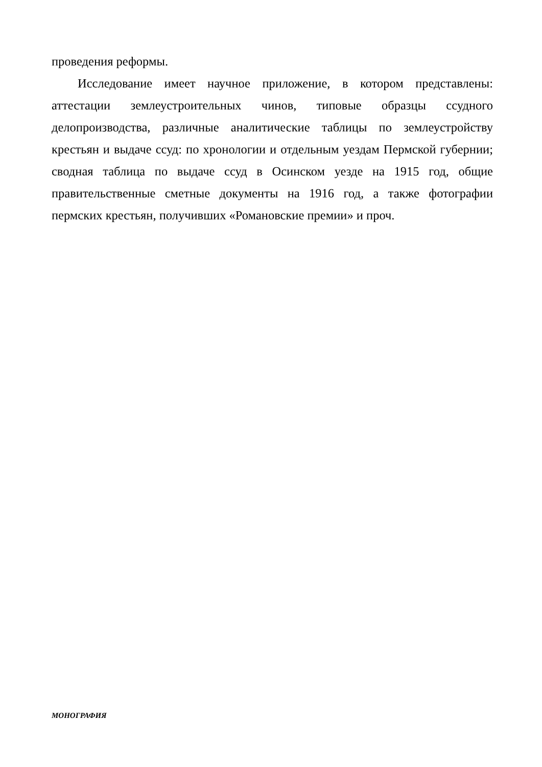проведения реформы.
Исследование имеет научное приложение, в котором представлены: аттестации землеустроительных чинов, типовые образцы ссудного делопроизводства, различные аналитические таблицы по землеустройству крестьян и выдаче ссуд: по хронологии и отдельным уездам Пермской губернии; сводная таблица по выдаче ссуд в Осинском уезде на 1915 год, общие правительственные сметные документы на 1916 год, а также фотографии пермских крестьян, получивших «Романовские премии» и проч.
МОНОГРАФИЯ